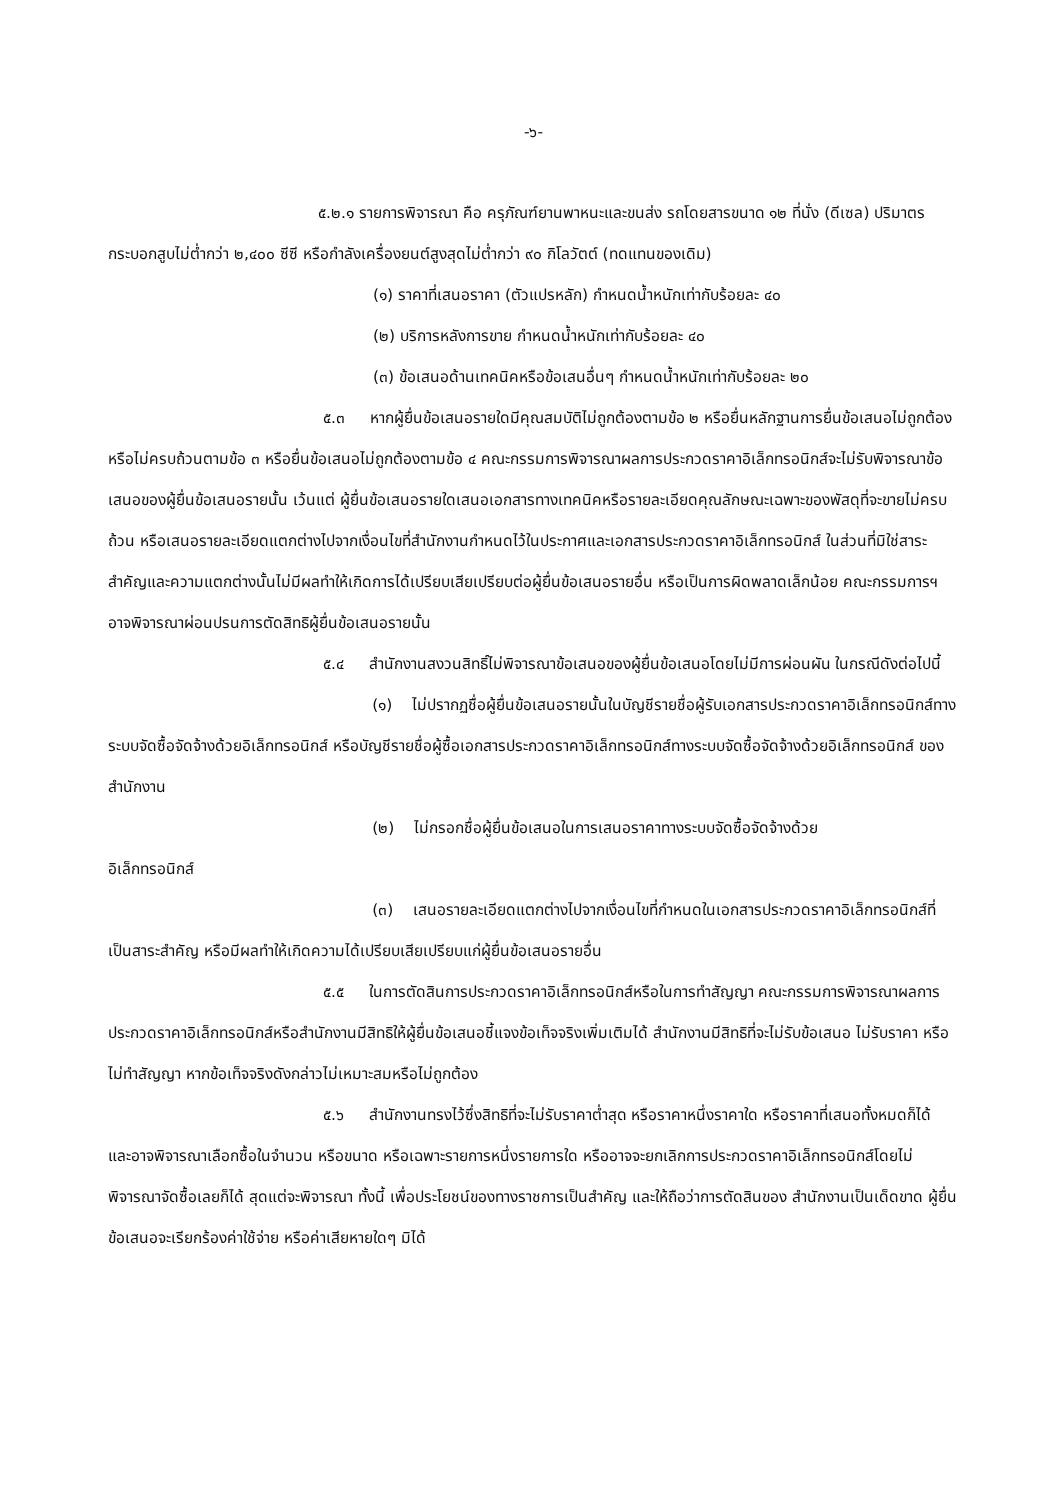-๖-
๕.๒.๑ รายการพิจารณา คือ ครุภัณฑ์ยานพาหนะและขนส่ง รถโดยสารขนาด ๑๒ ที่นั่ง (ดีเซล) ปริมาตรกระบอกสูบไม่ต่ำกว่า ๒,๔๐๐ ซีซี หรือกำลังเครื่องยนต์สูงสุดไม่ต่ำกว่า ๙๐ กิโลวัตต์ (ทดแทนของเดิม)
(๑) ราคาที่เสนอราคา (ตัวแปรหลัก) กำหนดน้ำหนักเท่ากับร้อยละ ๔๐
(๒) บริการหลังการขาย กำหนดน้ำหนักเท่ากับร้อยละ ๔๐
(๓) ข้อเสนอด้านเทคนิคหรือข้อเสนอื่นๆ กำหนดน้ำหนักเท่ากับร้อยละ ๒๐
๕.๓ หากผู้ยื่นข้อเสนอรายใดมีคุณสมบัติไม่ถูกต้องตามข้อ ๒ หรือยื่นหลักฐานการยื่นข้อเสนอไม่ถูกต้อง หรือไม่ครบถ้วนตามข้อ ๓ หรือยื่นข้อเสนอไม่ถูกต้องตามข้อ ๔ คณะกรรมการพิจารณาผลการประกวดราคาอิเล็กทรอนิกส์จะไม่รับพิจารณาข้อเสนอของผู้ยื่นข้อเสนอรายนั้น เว้นแต่ ผู้ยื่นข้อเสนอรายใดเสนอเอกสารทางเทคนิคหรือรายละเอียดคุณลักษณะเฉพาะของพัสดุที่จะขายไม่ครบถ้วน หรือเสนอรายละเอียดแตกต่างไปจากเงื่อนไขที่สำนักงานกำหนดไว้ในประกาศและเอกสารประกวดราคาอิเล็กทรอนิกส์ ในส่วนที่มิใช่สาระสำคัญและความแตกต่างนั้นไม่มีผลทำให้เกิดการได้เปรียบเสียเปรียบต่อผู้ยื่นข้อเสนอรายอื่น หรือเป็นการผิดพลาดเล็กน้อย คณะกรรมการฯ อาจพิจารณาผ่อนปรนการตัดสิทธิผู้ยื่นข้อเสนอรายนั้น
๕.๔ สำนักงานสงวนสิทธิ์ไม่พิจารณาข้อเสนอของผู้ยื่นข้อเสนอโดยไม่มีการผ่อนผัน ในกรณีดังต่อไปนี้
(๑) ไม่ปรากฏชื่อผู้ยื่นข้อเสนอรายนั้นในบัญชีรายชื่อผู้รับเอกสารประกวดราคาอิเล็กทรอนิกส์ทางระบบจัดซื้อจัดจ้างด้วยอิเล็กทรอนิกส์ หรือบัญชีรายชื่อผู้ซื้อเอกสารประกวดราคาอิเล็กทรอนิกส์ทางระบบจัดซื้อจัดจ้างด้วยอิเล็กทรอนิกส์ ของสำนักงาน
(๒) ไม่กรอกชื่อผู้ยื่นข้อเสนอในการเสนอราคาทางระบบจัดซื้อจัดจ้างด้วย
อิเล็กทรอนิกส์
(๓) เสนอรายละเอียดแตกต่างไปจากเงื่อนไขที่กำหนดในเอกสารประกวดราคาอิเล็กทรอนิกส์ที่เป็นสาระสำคัญ หรือมีผลทำให้เกิดความได้เปรียบเสียเปรียบแก่ผู้ยื่นข้อเสนอรายอื่น
๕.๕ ในการตัดสินการประกวดราคาอิเล็กทรอนิกส์หรือในการทำสัญญา คณะกรรมการพิจารณาผลการประกวดราคาอิเล็กทรอนิกส์หรือสำนักงานมีสิทธิให้ผู้ยื่นข้อเสนอชี้แจงข้อเท็จจริงเพิ่มเติมได้ สำนักงานมีสิทธิที่จะไม่รับข้อเสนอ ไม่รับราคา หรือไม่ทำสัญญา หากข้อเท็จจริงดังกล่าวไม่เหมาะสมหรือไม่ถูกต้อง
๕.๖ สำนักงานทรงไว้ซึ่งสิทธิที่จะไม่รับราคาต่ำสุด หรือราคาหนึ่งราคาใด หรือราคาที่เสนอทั้งหมดก็ได้ และอาจพิจารณาเลือกซื้อในจำนวน หรือขนาด หรือเฉพาะรายการหนึ่งรายการใด หรืออาจจะยกเลิกการประกวดราคาอิเล็กทรอนิกส์โดยไม่พิจารณาจัดซื้อเลยก็ได้ สุดแต่จะพิจารณา ทั้งนี้ เพื่อประโยชน์ของทางราชการเป็นสำคัญ และให้ถือว่าการตัดสินของ สำนักงานเป็นเด็ดขาด ผู้ยื่นข้อเสนอจะเรียกร้องค่าใช้จ่าย หรือค่าเสียหายใดๆ มิได้